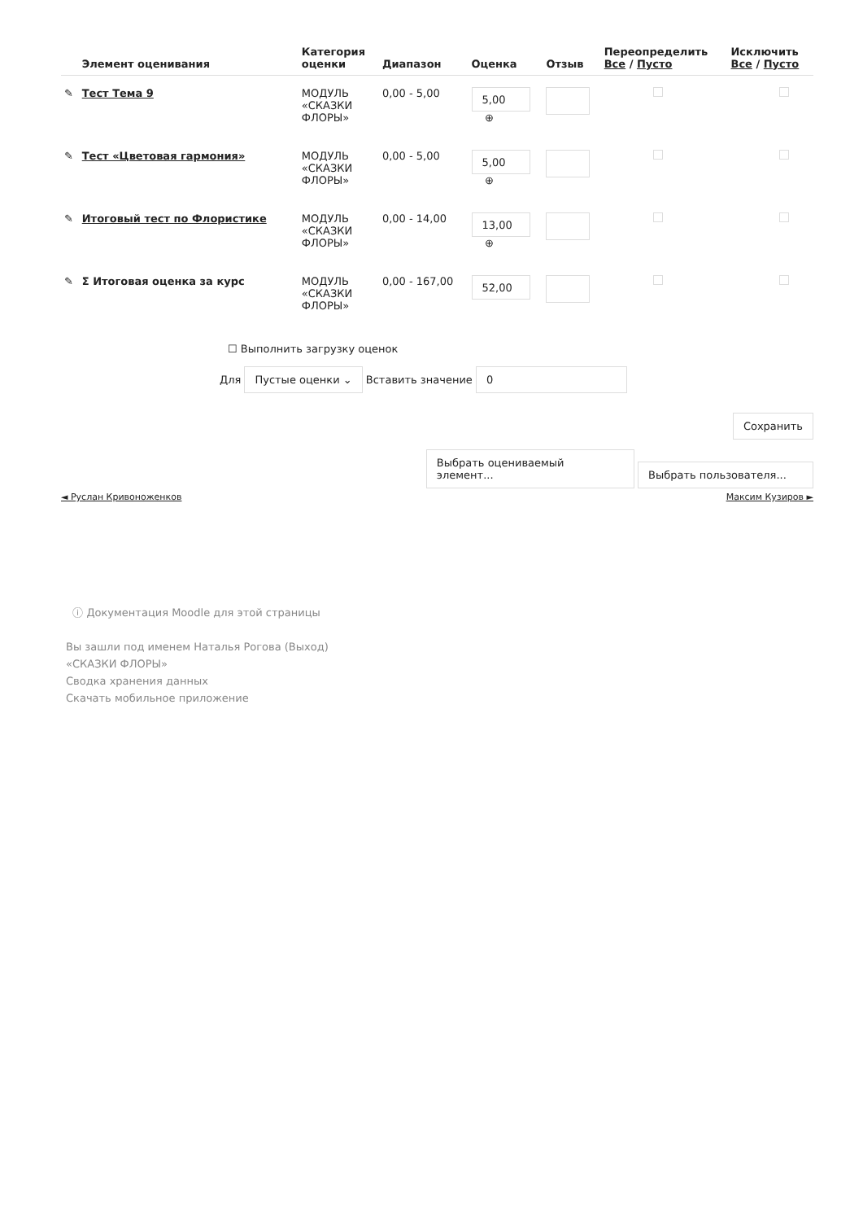| | Элемент оценивания | Категория оценки | Диапазон | Оценка | Отзыв | Переопределить Все / Пусто | Исключить Все / Пусто |
| --- | --- | --- | --- | --- | --- | --- | --- |
| ✎ | Тест Тема 9 | МОДУЛЬ «СКАЗКИ ФЛОРЫ» | 0,00 - 5,00 | 5,00 ⊕ | | | |
| ✎ | Тест «Цветовая гармония» | МОДУЛЬ «СКАЗКИ ФЛОРЫ» | 0,00 - 5,00 | 5,00 ⊕ | | | |
| ✎ | Итоговый тест по Флористике | МОДУЛЬ «СКАЗКИ ФЛОРЫ» | 0,00 - 14,00 | 13,00 ⊕ | | | |
| ✎ | Σ Итоговая оценка за курс | МОДУЛЬ «СКАЗКИ ФЛОРЫ» | 0,00 - 167,00 | 52,00 | | | |
☐ Выполнить загрузку оценок
Для Пустые оценки ⌄ Вставить значение 0
Сохранить
Выбрать оцениваемый элемент... Выбрать пользователя...
◄ Руслан Кривоноженков Максим Кузиров ►
ⓘ Документация Moodle для этой страницы
Вы зашли под именем Наталья Рогова (Выход)
«СКАЗКИ ФЛОРЫ»
Сводка хранения данных
Скачать мобильное приложение